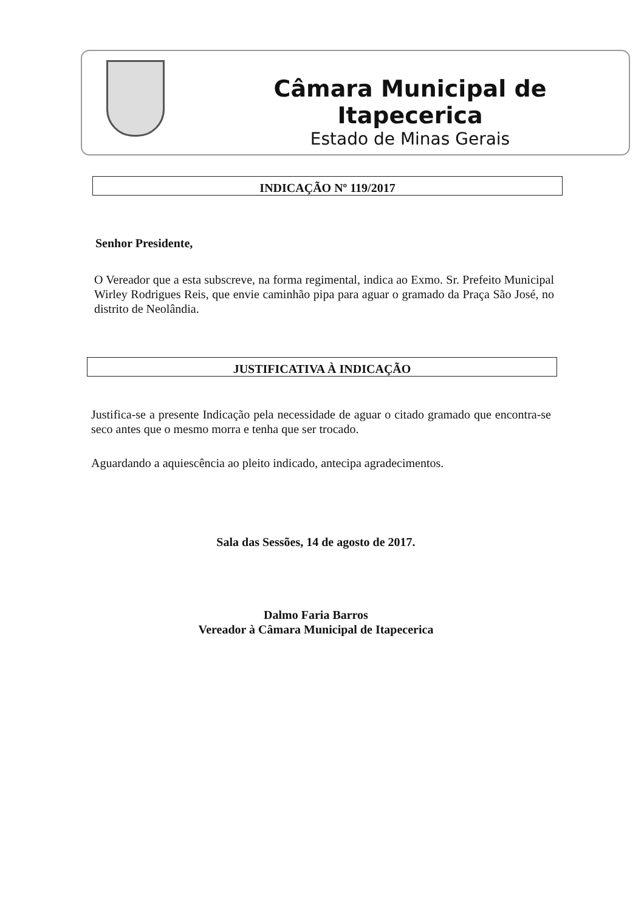Câmara Municipal de Itapecerica
Estado de Minas Gerais
INDICAÇÃO Nº 119/2017
Senhor Presidente,
O Vereador que a esta subscreve, na forma regimental, indica ao Exmo. Sr. Prefeito Municipal Wirley Rodrigues Reis, que envie caminhão pipa para aguar o gramado da Praça São José, no distrito de Neolândia.
JUSTIFICATIVA À INDICAÇÃO
Justifica-se a presente Indicação pela necessidade de aguar o citado gramado que encontra-se seco antes que o mesmo morra e tenha que ser trocado.
Aguardando a aquiescência ao pleito indicado, antecipa agradecimentos.
Sala das Sessões, 14 de agosto de 2017.
Dalmo Faria Barros
Vereador à Câmara Municipal de Itapecerica